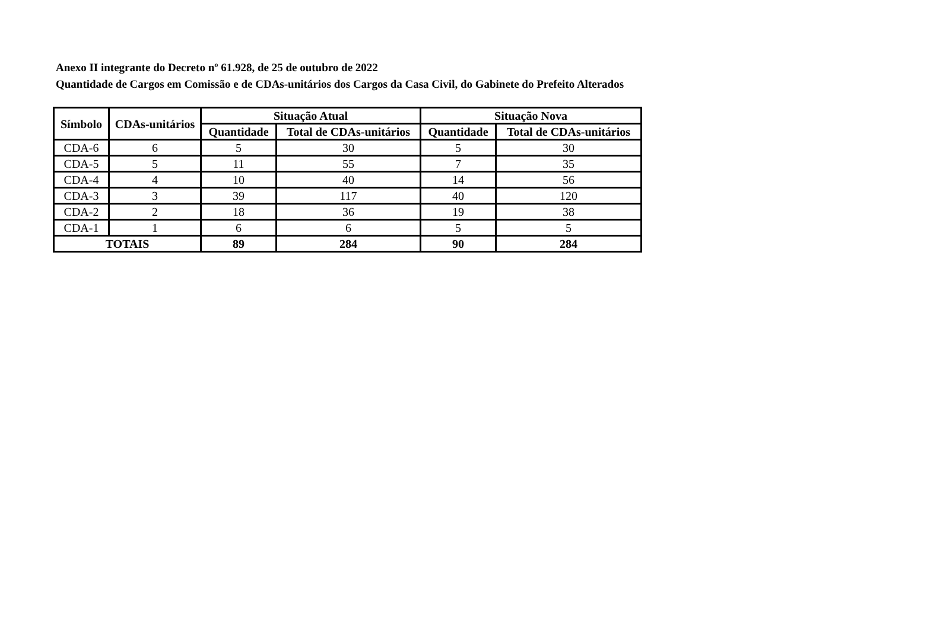Anexo II integrante do Decreto nº 61.928, de 25 de outubro de 2022
Quantidade de Cargos em Comissão e de CDAs-unitários dos Cargos da Casa Civil, do Gabinete do Prefeito Alterados
| Símbolo | CDAs-unitários | Situação Atual | | Situação Nova | |
| --- | --- | --- | --- | --- | --- |
| | | Quantidade | Total de CDAs-unitários | Quantidade | Total de CDAs-unitários |
| CDA-6 | 6 | 5 | 30 | 5 | 30 |
| CDA-5 | 5 | 11 | 55 | 7 | 35 |
| CDA-4 | 4 | 10 | 40 | 14 | 56 |
| CDA-3 | 3 | 39 | 117 | 40 | 120 |
| CDA-2 | 2 | 18 | 36 | 19 | 38 |
| CDA-1 | 1 | 6 | 6 | 5 | 5 |
| TOTAIS | | 89 | 284 | 90 | 284 |